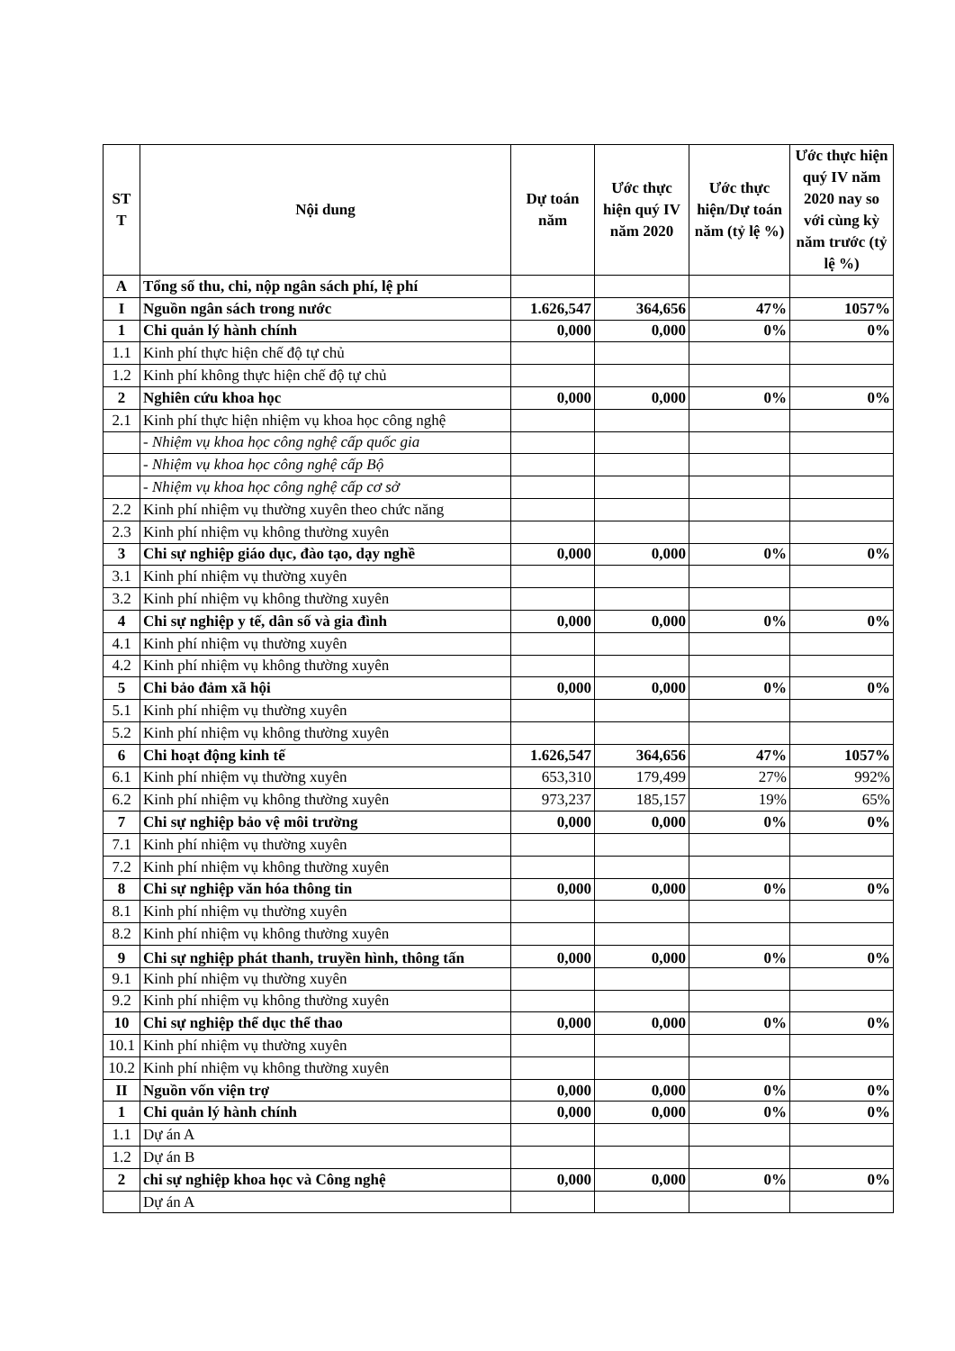| ST T | Nội dung | Dự toán năm | Ước thực hiện quý IV năm 2020 | Ước thực hiện/Dự toán năm (tỷ lệ %) | Ước thực hiện quý IV năm 2020 nay so với cùng kỳ năm trước (tỷ lệ %) |
| --- | --- | --- | --- | --- | --- |
| A | Tổng số thu, chi, nộp ngân sách phí, lệ phí | | | | |
| I | Nguồn ngân sách trong nước | 1.626,547 | 364,656 | 47% | 1057% |
| 1 | Chi quản lý hành chính | 0,000 | 0,000 | 0% | 0% |
| 1.1 | Kinh phí thực hiện chế độ tự chủ | | | | |
| 1.2 | Kinh phí không thực hiện chế độ tự chủ | | | | |
| 2 | Nghiên cứu khoa học | 0,000 | 0,000 | 0% | 0% |
| 2.1 | Kinh phí thực hiện nhiệm vụ khoa học công nghệ | | | | |
| | - Nhiệm vụ khoa học công nghệ cấp quốc gia | | | | |
| | - Nhiệm vụ khoa học công nghệ cấp Bộ | | | | |
| | - Nhiệm vụ khoa học công nghệ cấp cơ sở | | | | |
| 2.2 | Kinh phí nhiệm vụ thường xuyên theo chức năng | | | | |
| 2.3 | Kinh phí nhiệm vụ không thường xuyên | | | | |
| 3 | Chi sự nghiệp giáo dục, đào tạo, dạy nghề | 0,000 | 0,000 | 0% | 0% |
| 3.1 | Kinh phí nhiệm vụ thường xuyên | | | | |
| 3.2 | Kinh phí nhiệm vụ không thường xuyên | | | | |
| 4 | Chi sự nghiệp y tế, dân số và gia đình | 0,000 | 0,000 | 0% | 0% |
| 4.1 | Kinh phí nhiệm vụ thường xuyên | | | | |
| 4.2 | Kinh phí nhiệm vụ không thường xuyên | | | | |
| 5 | Chi bảo đảm xã hội | 0,000 | 0,000 | 0% | 0% |
| 5.1 | Kinh phí nhiệm vụ thường xuyên | | | | |
| 5.2 | Kinh phí nhiệm vụ không thường xuyên | | | | |
| 6 | Chi hoạt động kinh tế | 1.626,547 | 364,656 | 47% | 1057% |
| 6.1 | Kinh phí nhiệm vụ thường xuyên | 653,310 | 179,499 | 27% | 992% |
| 6.2 | Kinh phí nhiệm vụ không thường xuyên | 973,237 | 185,157 | 19% | 65% |
| 7 | Chi sự nghiệp bảo vệ môi trường | 0,000 | 0,000 | 0% | 0% |
| 7.1 | Kinh phí nhiệm vụ thường xuyên | | | | |
| 7.2 | Kinh phí nhiệm vụ không thường xuyên | | | | |
| 8 | Chi sự nghiệp văn hóa thông tin | 0,000 | 0,000 | 0% | 0% |
| 8.1 | Kinh phí nhiệm vụ thường xuyên | | | | |
| 8.2 | Kinh phí nhiệm vụ không thường xuyên | | | | |
| 9 | Chi sự nghiệp phát thanh, truyền hình, thông tấn | 0,000 | 0,000 | 0% | 0% |
| 9.1 | Kinh phí nhiệm vụ thường xuyên | | | | |
| 9.2 | Kinh phí nhiệm vụ không thường xuyên | | | | |
| 10 | Chi sự nghiệp thể dục thể thao | 0,000 | 0,000 | 0% | 0% |
| 10.1 | Kinh phí nhiệm vụ thường xuyên | | | | |
| 10.2 | Kinh phí nhiệm vụ không thường xuyên | | | | |
| II | Nguồn vốn viện trợ | 0,000 | 0,000 | 0% | 0% |
| 1 | Chi quản lý hành chính | 0,000 | 0,000 | 0% | 0% |
| 1.1 | Dự án A | | | | |
| 1.2 | Dự án B | | | | |
| 2 | chi sự nghiệp khoa học và Công nghệ | 0,000 | 0,000 | 0% | 0% |
| | Dự án A | | | | |